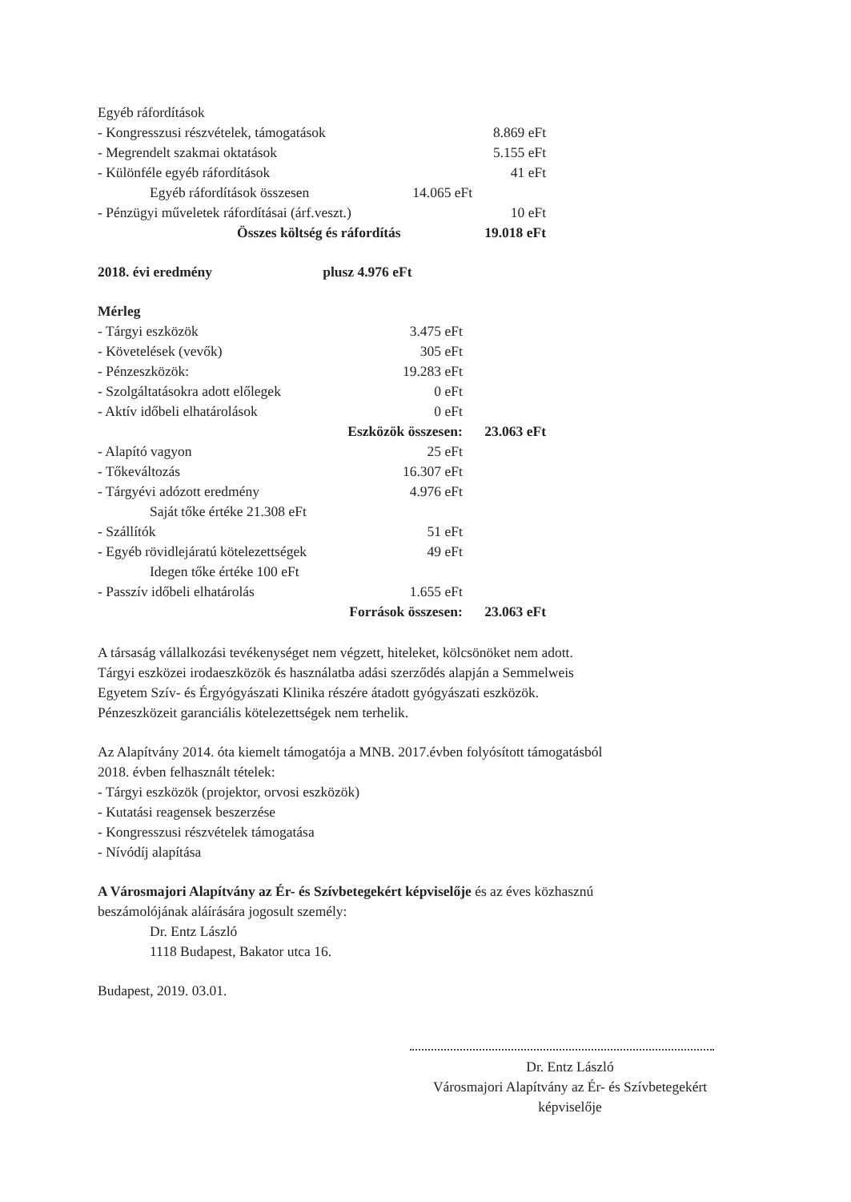| Egyéb ráfordítások | | |
| - Kongresszusi részvételek, támogatások | | 8.869 eFt |
| - Megrendelt szakmai oktatások | | 5.155 eFt |
| - Különféle egyéb ráfordítások | | 41 eFt |
| Egyéb ráfordítások összesen | 14.065 eFt | |
| - Pénzügyi műveletek ráfordításai (árf.veszt.) | | 10 eFt |
| Összes költség és ráfordítás | | 19.018 eFt |
| 2018. évi eredmény | plusz 4.976 eFt |
| Mérleg | | |
| - Tárgyi eszközök | 3.475 eFt | |
| - Követelések (vevők) | 305 eFt | |
| - Pénzeszközök: | 19.283 eFt | |
| - Szolgáltatásokra adott előlegek | 0 eFt | |
| - Aktív időbeli elhatárolások | 0 eFt | |
| Eszközök összesen: | | 23.063 eFt |
| - Alapító vagyon | 25 eFt | |
| - Tőkeváltozás | 16.307 eFt | |
| - Tárgyévi adózott eredmény | 4.976 eFt | |
| Saját tőke értéke 21.308 eFt | | |
| - Szállítók | 51 eFt | |
| - Egyéb rövidlejáratú kötelezettségek | 49 eFt | |
| Idegen tőke értéke 100 eFt | | |
| - Passzív időbeli elhatárolás | 1.655 eFt | |
| Források összesen: | | 23.063 eFt |
A társaság vállalkozási tevékenységet nem végzett, hiteleket, kölcsönöket nem adott.
Tárgyi eszközei irodaeszközök és használatba adási szerződés alapján a Semmelweis
Egyetem Szív- és Érgyógyászati Klinika részére átadott gyógyászati eszközök.
Pénzeszközeit garanciális kötelezettségek nem terhelik.
Az Alapítvány 2014. óta kiemelt támogatója a MNB. 2017.évben folyósított támogatásból
2018. évben felhasznált tételek:
- Tárgyi eszközök (projektor, orvosi eszközök)
- Kutatási reagensek beszerzése
- Kongresszusi részvételek támogatása
- Nívódíj alapítása
A Városmajori Alapítvány az Ér- és Szívbetegekért képviselője és az éves közhasznú
beszámolójának aláírására jogosult személy:
Dr. Entz László
1118 Budapest, Bakator utca 16.
Budapest, 2019. 03.01.
Dr. Entz László
Városmajori Alapítvány az Ér- és Szívbetegekért
képviselője